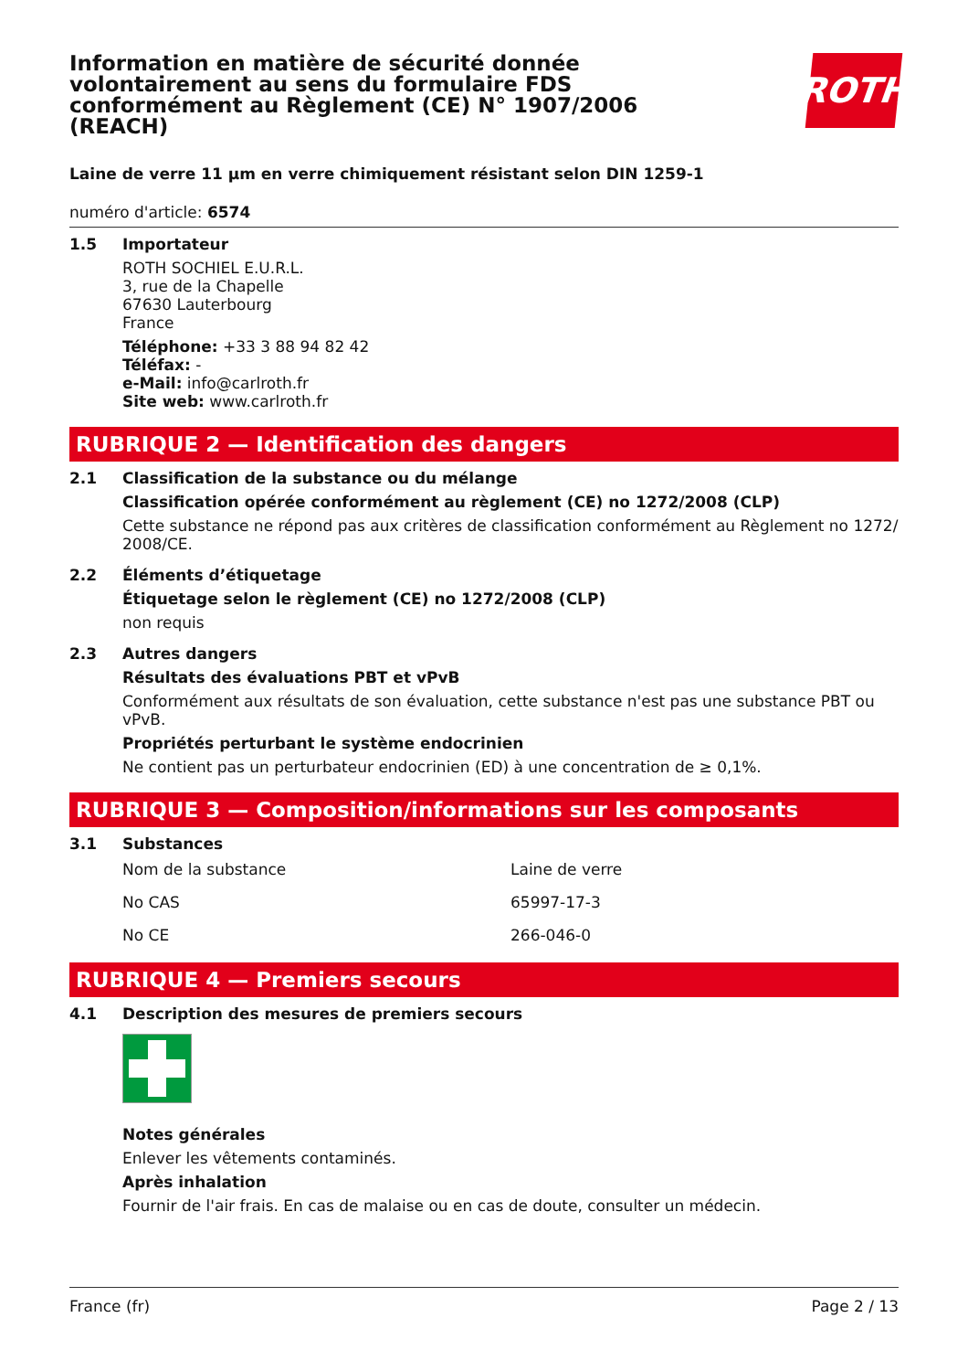Information en matière de sécurité donnée volontairement au sens du formulaire FDS conformément au Règlement (CE) N° 1907/2006 (REACH)
ROTH
Laine de verre 11 µm en verre chimiquement résistant selon DIN 1259-1
numéro d'article: 6574
1.5 Importateur
ROTH SOCHIEL E.U.R.L.
3, rue de la Chapelle
67630 Lauterbourg
France
Téléphone: +33 3 88 94 82 42
Téléfax: -
e-Mail: info@carlroth.fr
Site web: www.carlroth.fr
RUBRIQUE 2 — Identification des dangers
2.1 Classification de la substance ou du mélange
Classification opérée conformément au règlement (CE) no 1272/2008 (CLP)
Cette substance ne répond pas aux critères de classification conformément au Règlement no 1272/ 2008/CE.
2.2 Éléments d’étiquetage
Étiquetage selon le règlement (CE) no 1272/2008 (CLP)
non requis
2.3 Autres dangers
Résultats des évaluations PBT et vPvB
Conformément aux résultats de son évaluation, cette substance n'est pas une substance PBT ou vPvB.
Propriétés perturbant le système endocrinien
Ne contient pas un perturbateur endocrinien (ED) à une concentration de ≥ 0,1%.
RUBRIQUE 3 — Composition/informations sur les composants
3.1 Substances
| Nom de la substance | Laine de verre |
| No CAS | 65997-17-3 |
| No CE | 266-046-0 |
RUBRIQUE 4 — Premiers secours
4.1 Description des mesures de premiers secours
Notes générales
Enlever les vêtements contaminés.
Après inhalation
Fournir de l'air frais. En cas de malaise ou en cas de doute, consulter un médecin.
France (fr) Page 2 / 13